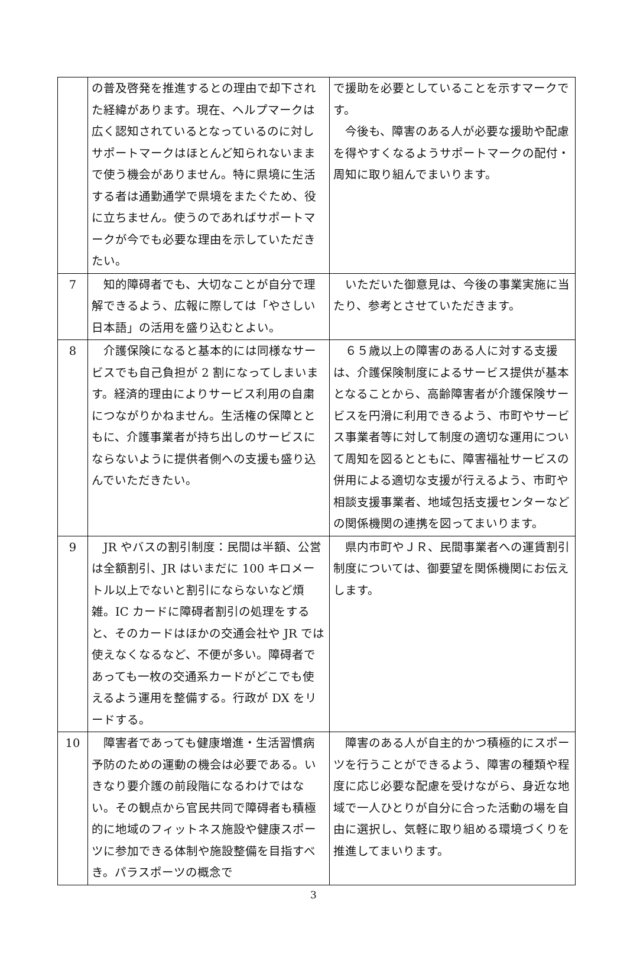| | の普及啓発を推進するとの理由で却下された経緯があります。現在、ヘルプマークは広く認知されているとなっているのに対しサポートマークはほとんど知られないままで使う機会がありません。特に県境に生活する者は通勤通学で県境をまたぐため、役に立ちません。使うのであればサポートマークが今でも必要な理由を示していただきたい。 | で援助を必要としていることを示すマークです。 今後も、障害のある人が必要な援助や配慮を得やすくなるようサポートマークの配付・周知に取り組んでまいります。 |
| 7 | 知的障碍者でも、大切なことが自分で理解できるよう、広報に際しては「やさしい日本語」の活用を盛り込むとよい。 | いただいた御意見は、今後の事業実施に当たり、参考とさせていただきます。 |
| 8 | 介護保険になると基本的には同様なサービスでも自己負担が 2 割になってしまいます。経済的理由によりサービス利用の自粛につながりかねません。生活権の保障とともに、介護事業者が持ち出しのサービスにならないように提供者側への支援も盛り込んでいただきたい。 | ６５歳以上の障害のある人に対する支援は、介護保険制度によるサービス提供が基本となることから、高齢障害者が介護保険サービスを円滑に利用できるよう、市町やサービス事業者等に対して制度の適切な運用について周知を図るとともに、障害福祉サービスの併用による適切な支援が行えるよう、市町や相談支援事業者、地域包括支援センターなどの関係機関の連携を図ってまいります。 |
| 9 | JR やバスの割引制度：民間は半額、公営は全額割引、JR はいまだに 100 キロメートル以上でないと割引にならないなど煩雑。IC カードに障碍者割引の処理をすると、そのカードはほかの交通会社や JR では使えなくなるなど、不便が多い。障碍者であっても一枚の交通系カードがどこでも使えるよう運用を整備する。行政が DX をリードする。 | 県内市町やＪＲ、民間事業者への運賃割引制度については、御要望を関係機関にお伝えします。 |
| 10 | 障害者であっても健康増進・生活習慣病予防のための運動の機会は必要である。いきなり要介護の前段階になるわけではない。その観点から官民共同で障碍者も積極的に地域のフィットネス施設や健康スポーツに参加できる体制や施設整備を目指すべき。パラスポーツの概念で | 障害のある人が自主的かつ積極的にスポーツを行うことができるよう、障害の種類や程度に応じ必要な配慮を受けながら、身近な地域で一人ひとりが自分に合った活動の場を自由に選択し、気軽に取り組める環境づくりを推進してまいります。 |
3